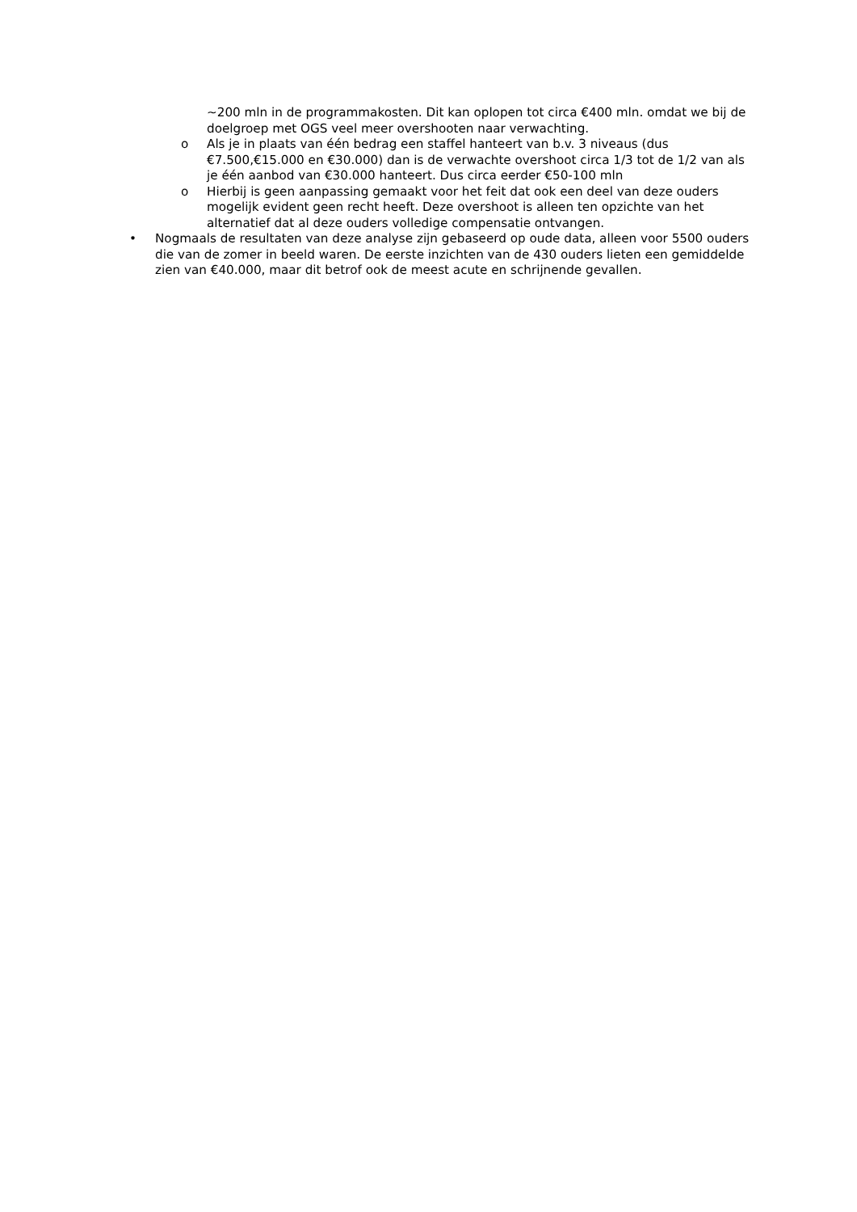~200 mln in de programmakosten. Dit kan oplopen tot circa €400 mln. omdat we bij de doelgroep met OGS veel meer overshooten naar verwachting.
o Als je in plaats van één bedrag een staffel hanteert van b.v. 3 niveaus (dus €7.500,€15.000 en €30.000) dan is de verwachte overshoot circa 1/3 tot de 1/2 van als je één aanbod van €30.000 hanteert. Dus circa eerder €50-100 mln
o Hierbij is geen aanpassing gemaakt voor het feit dat ook een deel van deze ouders mogelijk evident geen recht heeft. Deze overshoot is alleen ten opzichte van het alternatief dat al deze ouders volledige compensatie ontvangen.
• Nogmaals de resultaten van deze analyse zijn gebaseerd op oude data, alleen voor 5500 ouders die van de zomer in beeld waren. De eerste inzichten van de 430 ouders lieten een gemiddelde zien van €40.000, maar dit betrof ook de meest acute en schrijnende gevallen.